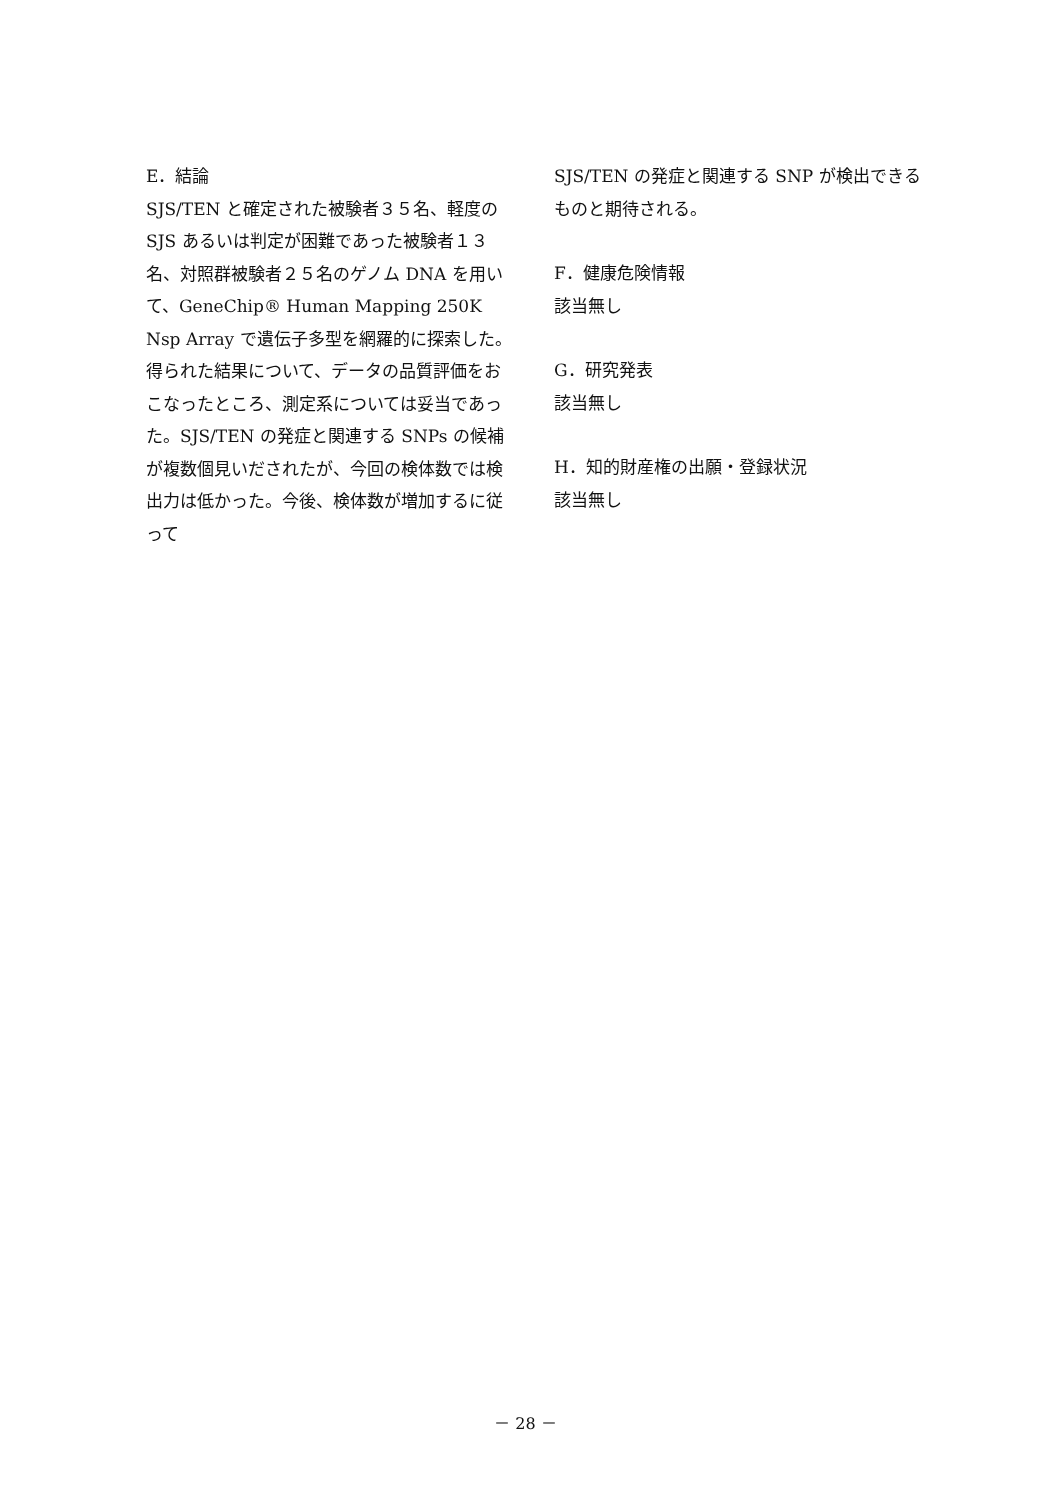E．結論
SJS/TEN と確定された被験者３５名、軽度のSJS あるいは判定が困難であった被験者１３名、対照群被験者２５名のゲノム DNA を用いて、GeneChip® Human Mapping 250K Nsp Array で遺伝子多型を網羅的に探索した。得られた結果について、データの品質評価をおこなったところ、測定系については妥当であった。SJS/TEN の発症と関連する SNPs の候補が複数個見いだされたが、今回の検体数では検出力は低かった。今後、検体数が増加するに従って
SJS/TEN の発症と関連する SNP が検出できるものと期待される。
F．健康危険情報
該当無し
G．研究発表
該当無し
H．知的財産権の出願・登録状況
該当無し
－ 28 －